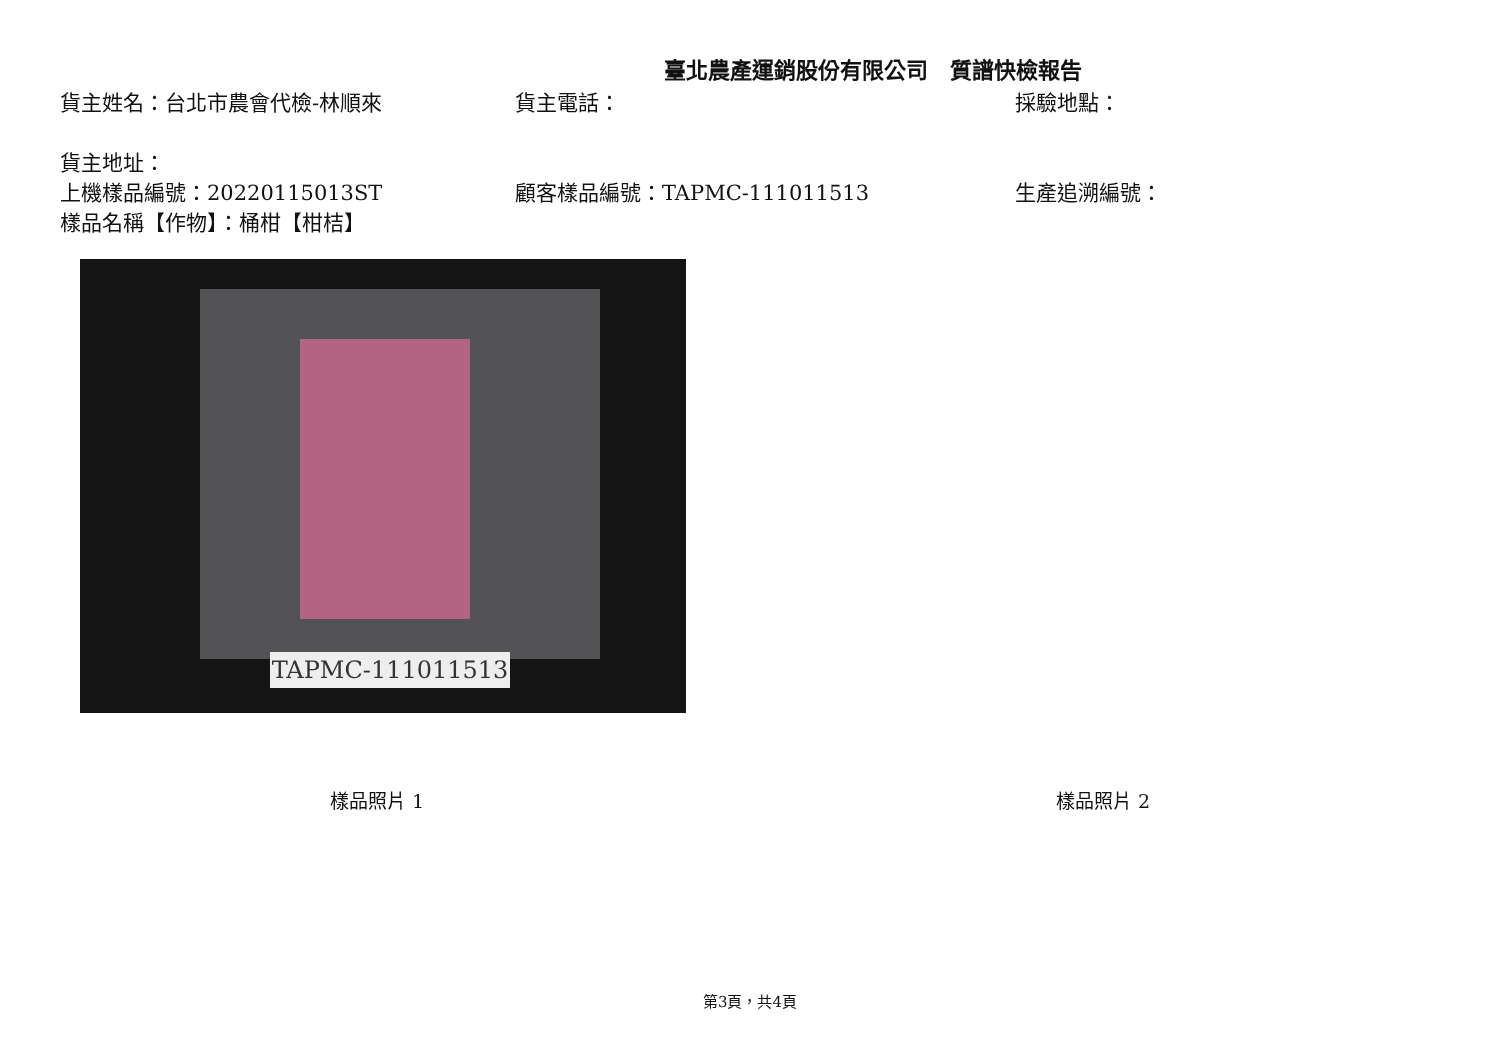臺北農產運銷股份有限公司　質譜快檢報告
貨主姓名：台北市農會代檢-林順來 貨主電話： 採驗地點：
貨主地址：
上機樣品編號：20220115013ST 顧客樣品編號：TAPMC-111011513 生產追溯編號：
樣品名稱【作物】：桶柑【柑桔】
TAPMC-111011513
樣品照片 1 樣品照片 2
第3頁，共4頁